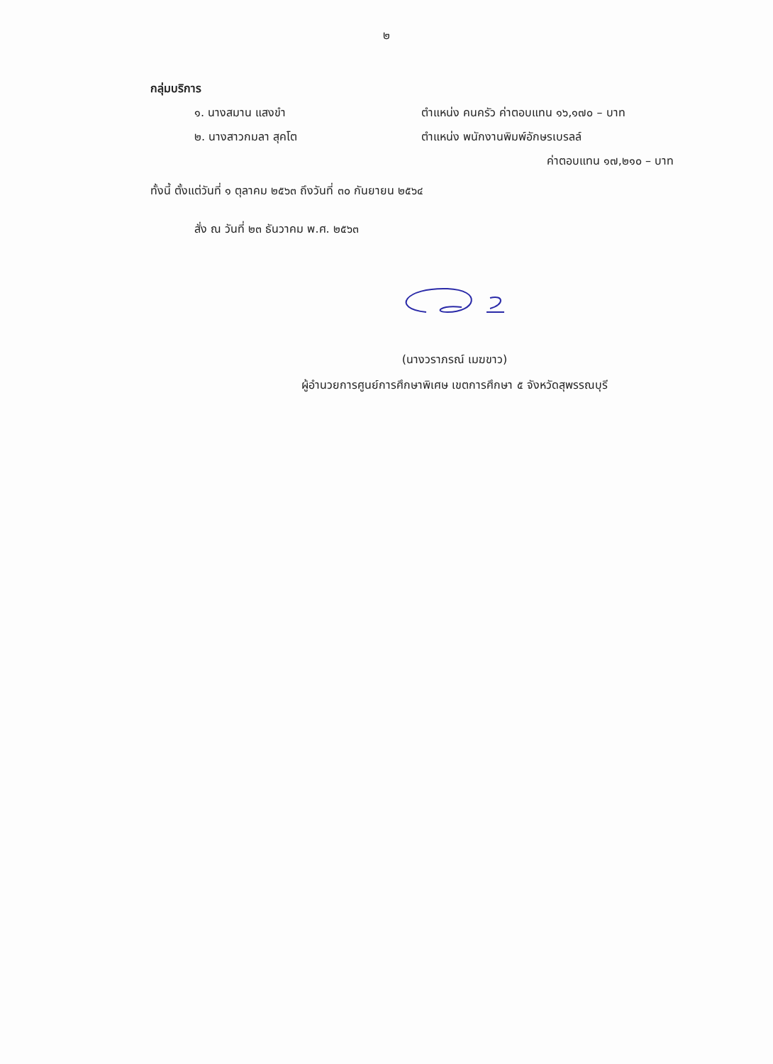๒
กลุ่มบริการ
๑. นางสมาน แสงขำ ตำแหน่ง คนครัว ค่าตอบแทน ๑๖,๑๗๐ – บาท
๒. นางสาวกมลา สุคโต ตำแหน่ง พนักงานพิมพ์อักษรเบรลล์
ค่าตอบแทน ๑๗,๒๑๐ – บาท
ทั้งนี้ ตั้งแต่วันที่ ๑ ตุลาคม ๒๕๖๓ ถึงวันที่ ๓๐ กันยายน ๒๕๖๔
สั่ง ณ วันที่ ๒๓ ธันวาคม พ.ศ. ๒๕๖๓
(นางวราภรณ์ เมฆขาว)
ผู้อำนวยการศูนย์การศึกษาพิเศษ เขตการศึกษา ๕ จังหวัดสุพรรณบุรี